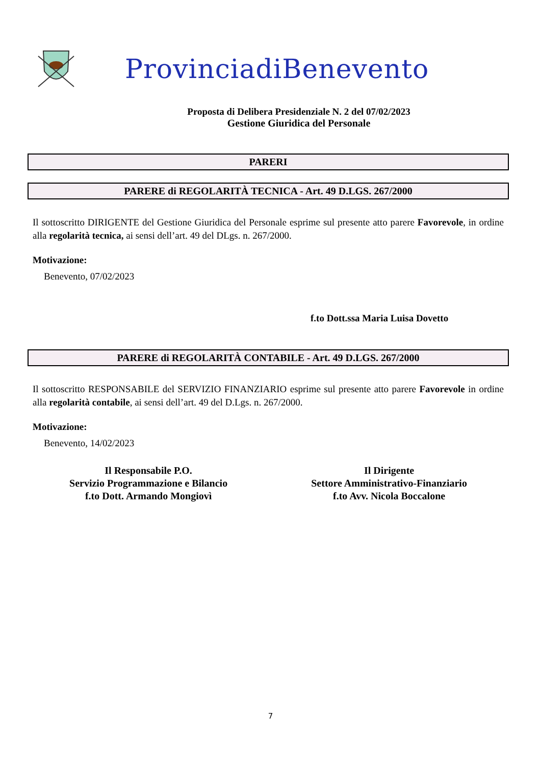ProvinciadiBenevento
Proposta di Delibera Presidenziale N. 2 del 07/02/2023
Gestione Giuridica del Personale
PARERI
PARERE di REGOLARITÀ TECNICA - Art. 49 D.LGS. 267/2000
Il sottoscritto DIRIGENTE del Gestione Giuridica del Personale esprime sul presente atto parere Favorevole, in ordine alla regolarità tecnica, ai sensi dell’art. 49 del DLgs. n. 267/2000.
Motivazione:
Benevento, 07/02/2023
f.to Dott.ssa Maria Luisa Dovetto
PARERE di REGOLARITÀ CONTABILE - Art. 49 D.LGS. 267/2000
Il sottoscritto RESPONSABILE del SERVIZIO FINANZIARIO esprime sul presente atto parere Favorevole in ordine alla regolarità contabile, ai sensi dell’art. 49 del D.Lgs. n. 267/2000.
Motivazione:
Benevento, 14/02/2023
Il Responsabile P.O.
Servizio Programmazione e Bilancio
f.to Dott. Armando Mongiovì
Il Dirigente
Settore Amministrativo-Finanziario
f.to Avv. Nicola Boccalone
7